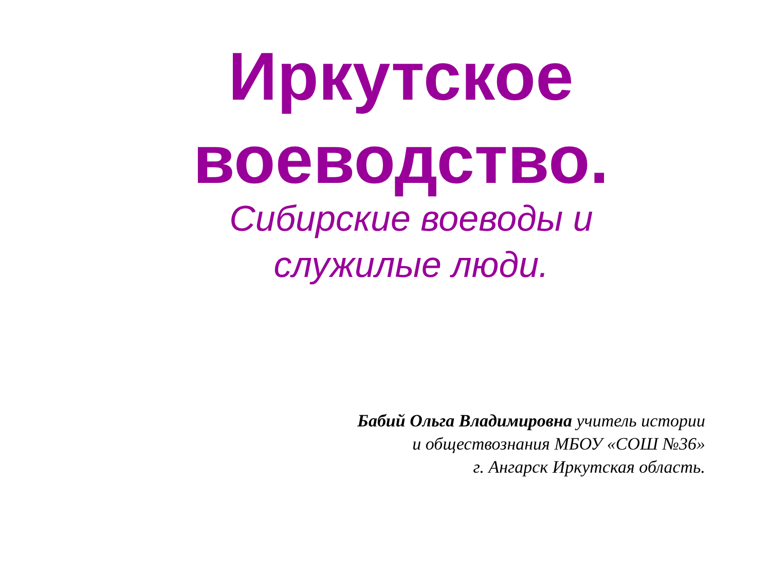Иркутское воеводство.
Сибирские воеводы и служилые люди.
Бабий Ольга Владимировна учитель истории
и обществознания МБОУ «СОШ №36»
г. Ангарск Иркутская область.